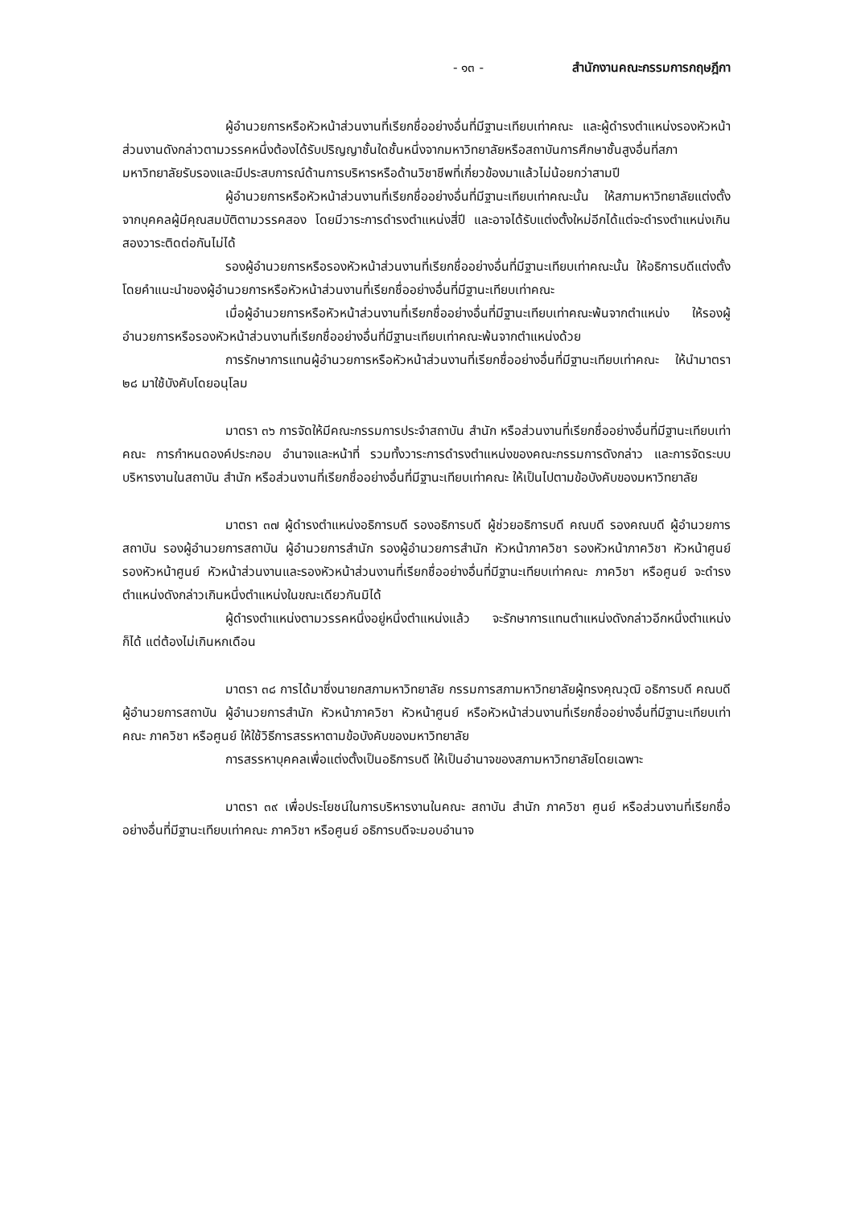- ๑๓ - สำนักงานคณะกรรมการกฤษฎีกา
ผู้อำนวยการหรือหัวหน้าส่วนงานที่เรียกชื่ออย่างอื่นที่มีฐานะเทียบเท่าคณะ และผู้ดำรงตำแหน่งรองหัวหน้าส่วนงานดังกล่าวตามวรรคหนึ่งต้องได้รับปริญญาชั้นใดชั้นหนึ่งจากมหาวิทยาลัยหรือสถาบันการศึกษาชั้นสูงอื่นที่สภามหาวิทยาลัยรับรองและมีประสบการณ์ด้านการบริหารหรือด้านวิชาชีพที่เกี่ยวข้องมาแล้วไม่น้อยกว่าสามปี
ผู้อำนวยการหรือหัวหน้าส่วนงานที่เรียกชื่ออย่างอื่นที่มีฐานะเทียบเท่าคณะนั้น ให้สภามหาวิทยาลัยแต่งตั้งจากบุคคลผู้มีคุณสมบัติตามวรรคสอง โดยมีวาระการดำรงตำแหน่งสี่ปี และอาจได้รับแต่งตั้งใหม่อีกได้แต่จะดำรงตำแหน่งเกินสองวาระติดต่อกันไม่ได้
รองผู้อำนวยการหรือรองหัวหน้าส่วนงานที่เรียกชื่ออย่างอื่นที่มีฐานะเทียบเท่าคณะนั้น ให้อธิการบดีแต่งตั้งโดยคำแนะนำของผู้อำนวยการหรือหัวหน้าส่วนงานที่เรียกชื่ออย่างอื่นที่มีฐานะเทียบเท่าคณะ
เมื่อผู้อำนวยการหรือหัวหน้าส่วนงานที่เรียกชื่ออย่างอื่นที่มีฐานะเทียบเท่าคณะพ้นจากตำแหน่ง ให้รองผู้อำนวยการหรือรองหัวหน้าส่วนงานที่เรียกชื่ออย่างอื่นที่มีฐานะเทียบเท่าคณะพ้นจากตำแหน่งด้วย
การรักษาการแทนผู้อำนวยการหรือหัวหน้าส่วนงานที่เรียกชื่ออย่างอื่นที่มีฐานะเทียบเท่าคณะ ให้นำมาตรา ๒๘ มาใช้บังคับโดยอนุโลม
มาตรา ๓๖ การจัดให้มีคณะกรรมการประจำสถาบัน สำนัก หรือส่วนงานที่เรียกชื่ออย่างอื่นที่มีฐานะเทียบเท่าคณะ การกำหนดองค์ประกอบ อำนาจและหน้าที่ รวมทั้งวาระการดำรงตำแหน่งของคณะกรรมการดังกล่าว และการจัดระบบบริหารงานในสถาบัน สำนัก หรือส่วนงานที่เรียกชื่ออย่างอื่นที่มีฐานะเทียบเท่าคณะ ให้เป็นไปตามข้อบังคับของมหาวิทยาลัย
มาตรา ๓๗ ผู้ดำรงตำแหน่งอธิการบดี รองอธิการบดี ผู้ช่วยอธิการบดี คณบดี รองคณบดี ผู้อำนวยการสถาบัน รองผู้อำนวยการสถาบัน ผู้อำนวยการสำนัก รองผู้อำนวยการสำนัก หัวหน้าภาควิชา รองหัวหน้าภาควิชา หัวหน้าศูนย์ รองหัวหน้าศูนย์ หัวหน้าส่วนงานและรองหัวหน้าส่วนงานที่เรียกชื่ออย่างอื่นที่มีฐานะเทียบเท่าคณะ ภาควิชา หรือศูนย์ จะดำรงตำแหน่งดังกล่าวเกินหนึ่งตำแหน่งในขณะเดียวกันมิได้
ผู้ดำรงตำแหน่งตามวรรคหนึ่งอยู่หนึ่งตำแหน่งแล้ว จะรักษาการแทนตำแหน่งดังกล่าวอีกหนึ่งตำแหน่งก็ได้ แต่ต้องไม่เกินหกเดือน
มาตรา ๓๘ การได้มาซึ่งนายกสภามหาวิทยาลัย กรรมการสภามหาวิทยาลัยผู้ทรงคุณวุฒิ อธิการบดี คณบดี ผู้อำนวยการสถาบัน ผู้อำนวยการสำนัก หัวหน้าภาควิชา หัวหน้าศูนย์ หรือหัวหน้าส่วนงานที่เรียกชื่ออย่างอื่นที่มีฐานะเทียบเท่าคณะ ภาควิชา หรือศูนย์ ให้ใช้วิธีการสรรหาตามข้อบังคับของมหาวิทยาลัย
การสรรหาบุคคลเพื่อแต่งตั้งเป็นอธิการบดี ให้เป็นอำนาจของสภามหาวิทยาลัยโดยเฉพาะ
มาตรา ๓๙ เพื่อประโยชน์ในการบริหารงานในคณะ สถาบัน สำนัก ภาควิชา ศูนย์ หรือส่วนงานที่เรียกชื่ออย่างอื่นที่มีฐานะเทียบเท่าคณะ ภาควิชา หรือศูนย์ อธิการบดีจะมอบอำนาจ